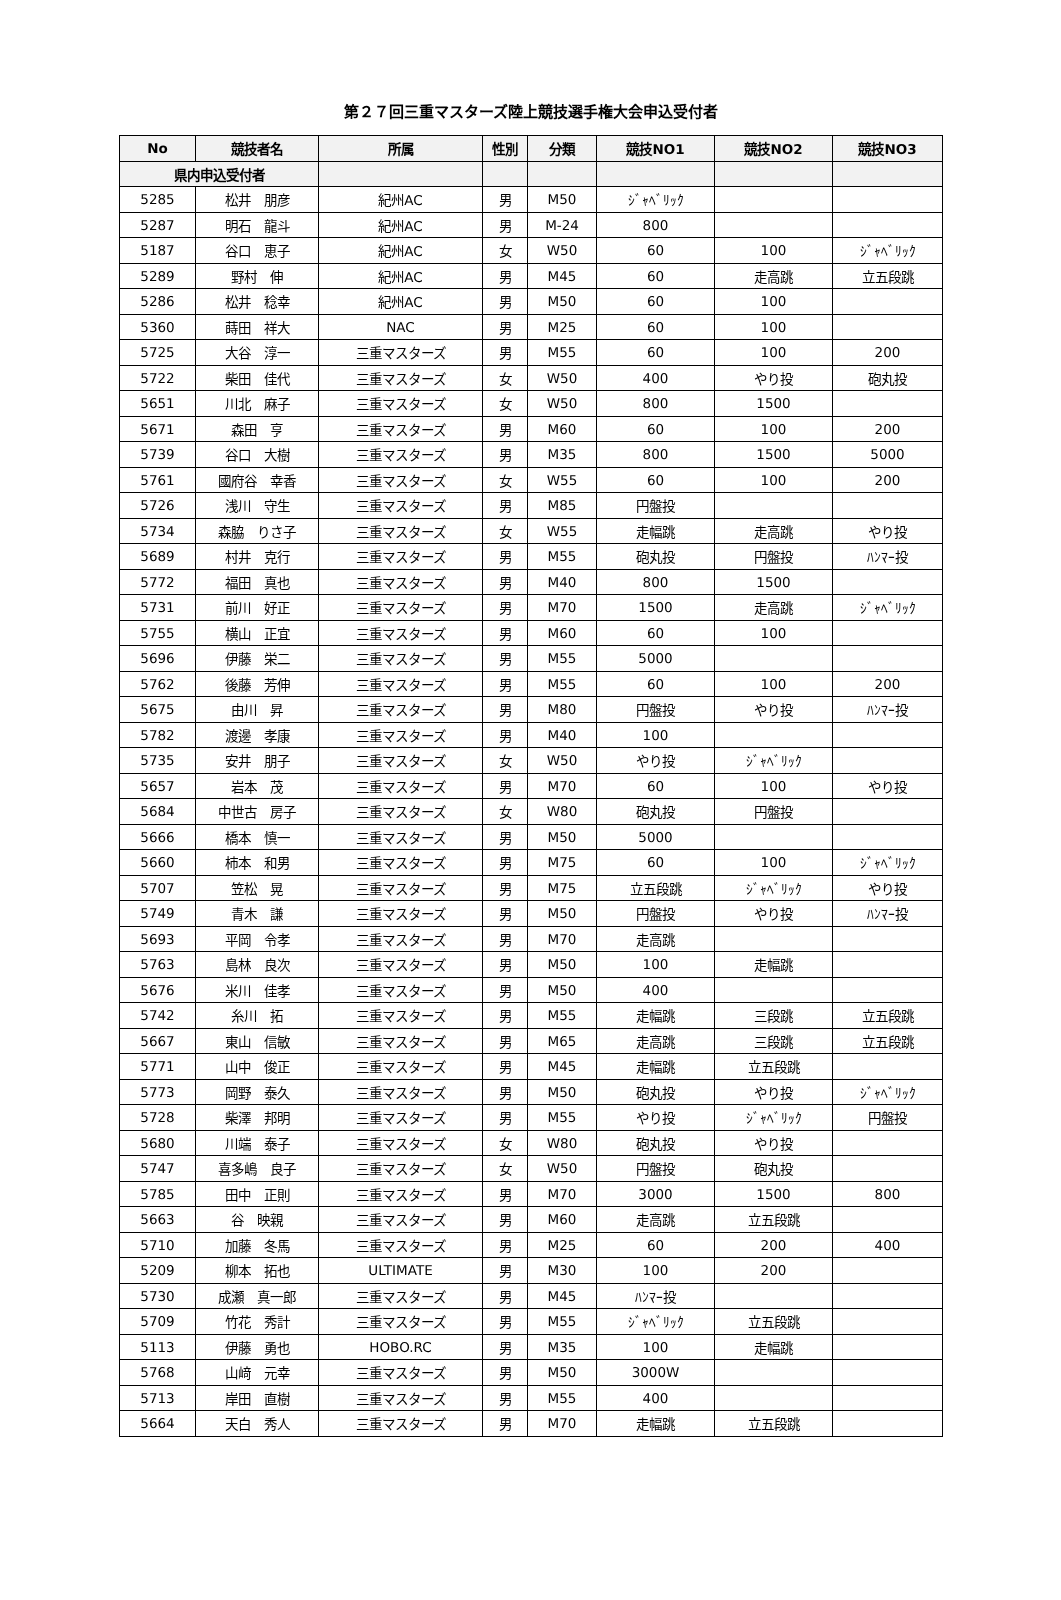第２７回三重マスターズ陸上競技選手権大会申込受付者
| No | 競技者名 | 所属 | 性別 | 分類 | 競技NO1 | 競技NO2 | 競技NO3 |
| --- | --- | --- | --- | --- | --- | --- | --- |
| 県内申込受付者 | | | | | | | |
| 5285 | 松井 朋彦 | 紀州AC | 男 | M50 | ｼﾞｬﾍﾞﾘｯｸ | | |
| 5287 | 明石 龍斗 | 紀州AC | 男 | M-24 | 800 | | |
| 5187 | 谷口 恵子 | 紀州AC | 女 | W50 | 60 | 100 | ｼﾞｬﾍﾞﾘｯｸ |
| 5289 | 野村 伸 | 紀州AC | 男 | M45 | 60 | 走高跳 | 立五段跳 |
| 5286 | 松井 稔幸 | 紀州AC | 男 | M50 | 60 | 100 | |
| 5360 | 蒔田 祥大 | NAC | 男 | M25 | 60 | 100 | |
| 5725 | 大谷 淳一 | 三重マスターズ | 男 | M55 | 60 | 100 | 200 |
| 5722 | 柴田 佳代 | 三重マスターズ | 女 | W50 | 400 | やり投 | 砲丸投 |
| 5651 | 川北 麻子 | 三重マスターズ | 女 | W50 | 800 | 1500 | |
| 5671 | 森田 亨 | 三重マスターズ | 男 | M60 | 60 | 100 | 200 |
| 5739 | 谷口 大樹 | 三重マスターズ | 男 | M35 | 800 | 1500 | 5000 |
| 5761 | 國府谷 幸香 | 三重マスターズ | 女 | W55 | 60 | 100 | 200 |
| 5726 | 浅川 守生 | 三重マスターズ | 男 | M85 | 円盤投 | | |
| 5734 | 森脇 りさ子 | 三重マスターズ | 女 | W55 | 走幅跳 | 走高跳 | やり投 |
| 5689 | 村井 克行 | 三重マスターズ | 男 | M55 | 砲丸投 | 円盤投 | ﾊﾝﾏｰ投 |
| 5772 | 福田 真也 | 三重マスターズ | 男 | M40 | 800 | 1500 | |
| 5731 | 前川 好正 | 三重マスターズ | 男 | M70 | 1500 | 走高跳 | ｼﾞｬﾍﾞﾘｯｸ |
| 5755 | 横山 正宜 | 三重マスターズ | 男 | M60 | 60 | 100 | |
| 5696 | 伊藤 栄二 | 三重マスターズ | 男 | M55 | 5000 | | |
| 5762 | 後藤 芳伸 | 三重マスターズ | 男 | M55 | 60 | 100 | 200 |
| 5675 | 由川 昇 | 三重マスターズ | 男 | M80 | 円盤投 | やり投 | ﾊﾝﾏｰ投 |
| 5782 | 渡邊 孝康 | 三重マスターズ | 男 | M40 | 100 | | |
| 5735 | 安井 朋子 | 三重マスターズ | 女 | W50 | やり投 | ｼﾞｬﾍﾞﾘｯｸ | |
| 5657 | 岩本 茂 | 三重マスターズ | 男 | M70 | 60 | 100 | やり投 |
| 5684 | 中世古 房子 | 三重マスターズ | 女 | W80 | 砲丸投 | 円盤投 | |
| 5666 | 橋本 慎一 | 三重マスターズ | 男 | M50 | 5000 | | |
| 5660 | 柿本 和男 | 三重マスターズ | 男 | M75 | 60 | 100 | ｼﾞｬﾍﾞﾘｯｸ |
| 5707 | 笠松 晃 | 三重マスターズ | 男 | M75 | 立五段跳 | ｼﾞｬﾍﾞﾘｯｸ | やり投 |
| 5749 | 青木 謙 | 三重マスターズ | 男 | M50 | 円盤投 | やり投 | ﾊﾝﾏｰ投 |
| 5693 | 平岡 令孝 | 三重マスターズ | 男 | M70 | 走高跳 | | |
| 5763 | 島林 良次 | 三重マスターズ | 男 | M50 | 100 | 走幅跳 | |
| 5676 | 米川 佳孝 | 三重マスターズ | 男 | M50 | 400 | | |
| 5742 | 糸川 拓 | 三重マスターズ | 男 | M55 | 走幅跳 | 三段跳 | 立五段跳 |
| 5667 | 東山 信敏 | 三重マスターズ | 男 | M65 | 走高跳 | 三段跳 | 立五段跳 |
| 5771 | 山中 俊正 | 三重マスターズ | 男 | M45 | 走幅跳 | 立五段跳 | |
| 5773 | 岡野 泰久 | 三重マスターズ | 男 | M50 | 砲丸投 | やり投 | ｼﾞｬﾍﾞﾘｯｸ |
| 5728 | 柴澤 邦明 | 三重マスターズ | 男 | M55 | やり投 | ｼﾞｬﾍﾞﾘｯｸ | 円盤投 |
| 5680 | 川端 泰子 | 三重マスターズ | 女 | W80 | 砲丸投 | やり投 | |
| 5747 | 喜多嶋 良子 | 三重マスターズ | 女 | W50 | 円盤投 | 砲丸投 | |
| 5785 | 田中 正則 | 三重マスターズ | 男 | M70 | 3000 | 1500 | 800 |
| 5663 | 谷 映親 | 三重マスターズ | 男 | M60 | 走高跳 | 立五段跳 | |
| 5710 | 加藤 冬馬 | 三重マスターズ | 男 | M25 | 60 | 200 | 400 |
| 5209 | 柳本 拓也 | ULTIMATE | 男 | M30 | 100 | 200 | |
| 5730 | 成瀬 真一郎 | 三重マスターズ | 男 | M45 | ﾊﾝﾏｰ投 | | |
| 5709 | 竹花 秀計 | 三重マスターズ | 男 | M55 | ｼﾞｬﾍﾞﾘｯｸ | 立五段跳 | |
| 5113 | 伊藤 勇也 | HOBO.RC | 男 | M35 | 100 | 走幅跳 | |
| 5768 | 山﨑 元幸 | 三重マスターズ | 男 | M50 | 3000W | | |
| 5713 | 岸田 直樹 | 三重マスターズ | 男 | M55 | 400 | | |
| 5664 | 天白 秀人 | 三重マスターズ | 男 | M70 | 走幅跳 | 立五段跳 | |